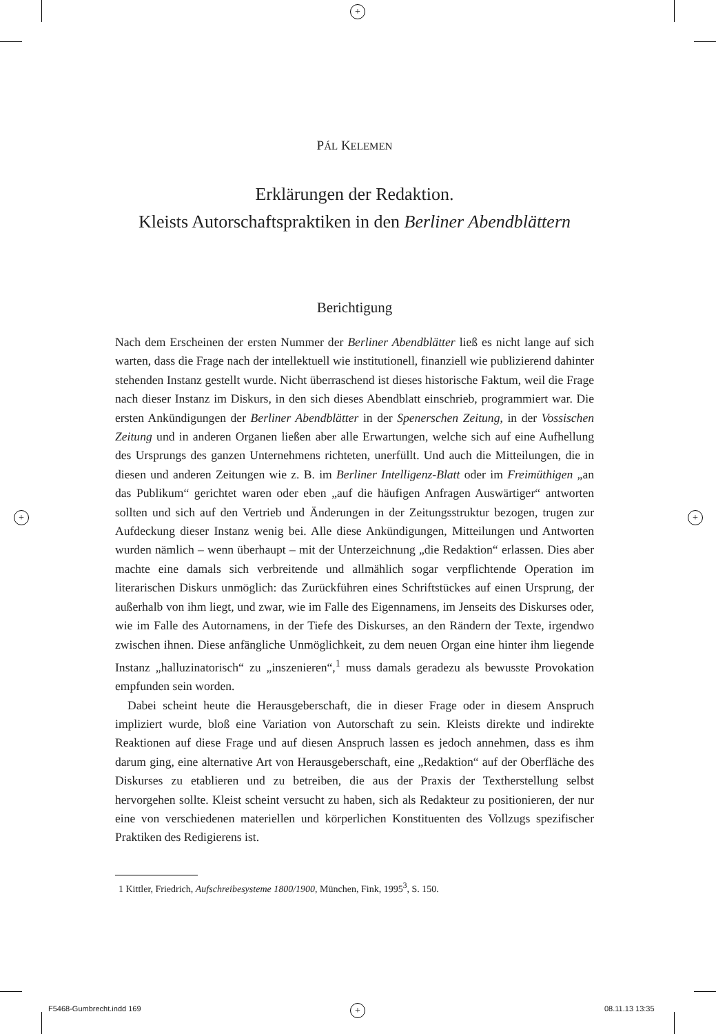+
+ +
+
PÁL KELEMEN
Erklärungen der Redaktion.
Kleists Autorschaftspraktiken in den Berliner Abendblättern
Berichtigung
Nach dem Erscheinen der ersten Nummer der Berliner Abendblätter ließ es nicht lange auf sich warten, dass die Frage nach der intellektuell wie institutionell, finanziell wie publizierend dahinter stehenden Instanz gestellt wurde. Nicht überraschend ist dieses historische Faktum, weil die Frage nach dieser Instanz im Diskurs, in den sich dieses Abendblatt einschrieb, programmiert war. Die ersten Ankündigungen der Berliner Abendblätter in der Spenerschen Zeitung, in der Vossischen Zeitung und in anderen Organen ließen aber alle Erwartungen, welche sich auf eine Aufhellung des Ursprungs des ganzen Unternehmens richteten, unerfüllt. Und auch die Mitteilungen, die in diesen und anderen Zeitungen wie z. B. im Berliner Intelligenz-Blatt oder im Freimüthigen „an das Publikum“ gerichtet waren oder eben „auf die häufigen Anfragen Auswärtiger“ antworten sollten und sich auf den Vertrieb und Änderungen in der Zeitungsstruktur bezogen, trugen zur Aufdeckung dieser Instanz wenig bei. Alle diese Ankündigungen, Mitteilungen und Antworten wurden nämlich – wenn überhaupt – mit der Unterzeichnung „die Redaktion“ erlassen. Dies aber machte eine damals sich verbreitende und allmählich sogar verpflichtende Operation im literarischen Diskurs unmöglich: das Zurückführen eines Schriftstückes auf einen Ursprung, der außerhalb von ihm liegt, und zwar, wie im Falle des Eigennamens, im Jenseits des Diskurses oder, wie im Falle des Autornamens, in der Tiefe des Diskurses, an den Rändern der Texte, irgendwo zwischen ihnen. Diese anfängliche Unmöglichkeit, zu dem neuen Organ eine hinter ihm liegende Instanz „halluzinatorisch“ zu „inszenieren“,<sup>1</sup> muss damals geradezu als bewusste Provokation empfunden sein worden.
Dabei scheint heute die Herausgeberschaft, die in dieser Frage oder in diesem Anspruch impliziert wurde, bloß eine Variation von Autorschaft zu sein. Kleists direkte und indirekte Reaktionen auf diese Frage und auf diesen Anspruch lassen es jedoch annehmen, dass es ihm darum ging, eine alternative Art von Herausgeberschaft, eine „Redaktion“ auf der Oberfläche des Diskurses zu etablieren und zu betreiben, die aus der Praxis der Textherstellung selbst hervorgehen sollte. Kleist scheint versucht zu haben, sich als Redakteur zu positionieren, der nur eine von verschiedenen materiellen und körperlichen Konstituenten des Vollzugs spezifischer Praktiken des Redigierens ist.
1 Kittler, Friedrich, Aufschreibesysteme 1800/1900, München, Fink, 1995<sup>3</sup>, S. 150.
F5468-Gumbrecht.indd 169 08.11.13 13:35